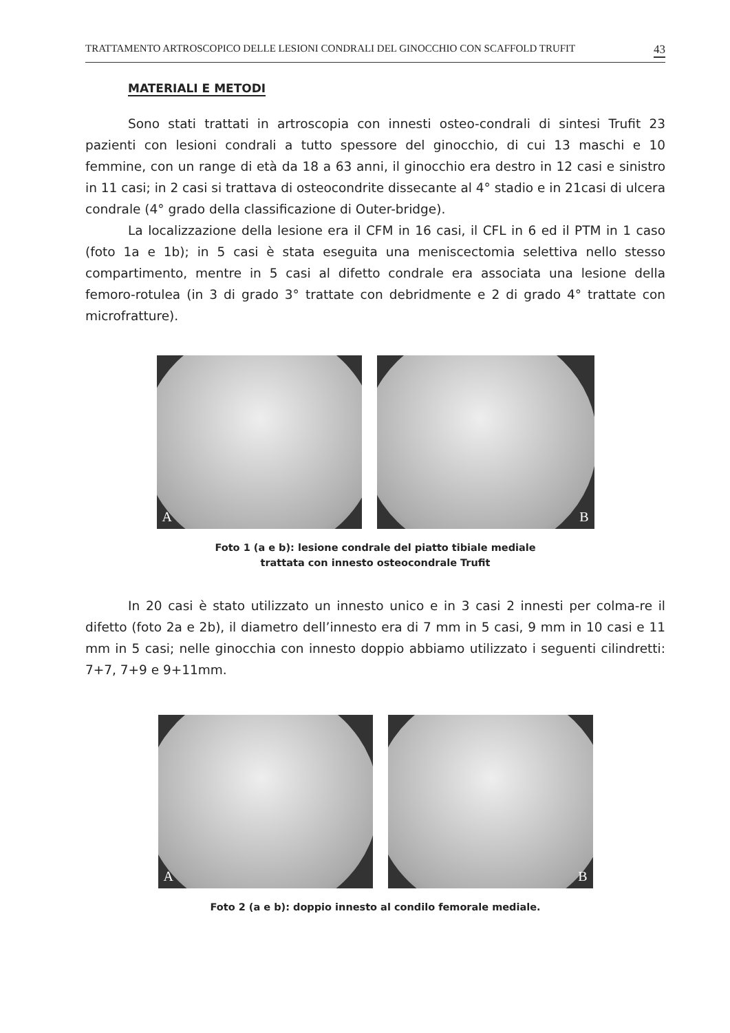TRATTAMENTO ARTROSCOPICO DELLE LESIONI CONDRALI DEL GINOCCHIO CON SCAFFOLD TRUFIT 43
MATERIALI E METODI
Sono stati trattati in artroscopia con innesti osteo-condrali di sintesi Trufit 23 pazienti con lesioni condrali a tutto spessore del ginocchio, di cui 13 maschi e 10 femmine, con un range di età da 18 a 63 anni, il ginocchio era destro in 12 casi e sinistro in 11 casi; in 2 casi si trattava di osteocondrite dissecante al 4° stadio e in 21casi di ulcera condrale (4° grado della classificazione di Outer-bridge).
La localizzazione della lesione era il CFM in 16 casi, il CFL in 6 ed il PTM in 1 caso (foto 1a e 1b); in 5 casi è stata eseguita una meniscectomia selettiva nello stesso compartimento, mentre in 5 casi al difetto condrale era associata una lesione della femoro-rotulea (in 3 di grado 3° trattate con debridmente e 2 di grado 4° trattate con microfratture).
A
B
Foto 1 (a e b): lesione condrale del piatto tibiale mediale
trattata con innesto osteocondrale Trufit
In 20 casi è stato utilizzato un innesto unico e in 3 casi 2 innesti per colma-re il difetto (foto 2a e 2b), il diametro dell’innesto era di 7 mm in 5 casi, 9 mm in 10 casi e 11 mm in 5 casi; nelle ginocchia con innesto doppio abbiamo utilizzato i seguenti cilindretti: 7+7, 7+9 e 9+11mm.
A
B
Foto 2 (a e b): doppio innesto al condilo femorale mediale.